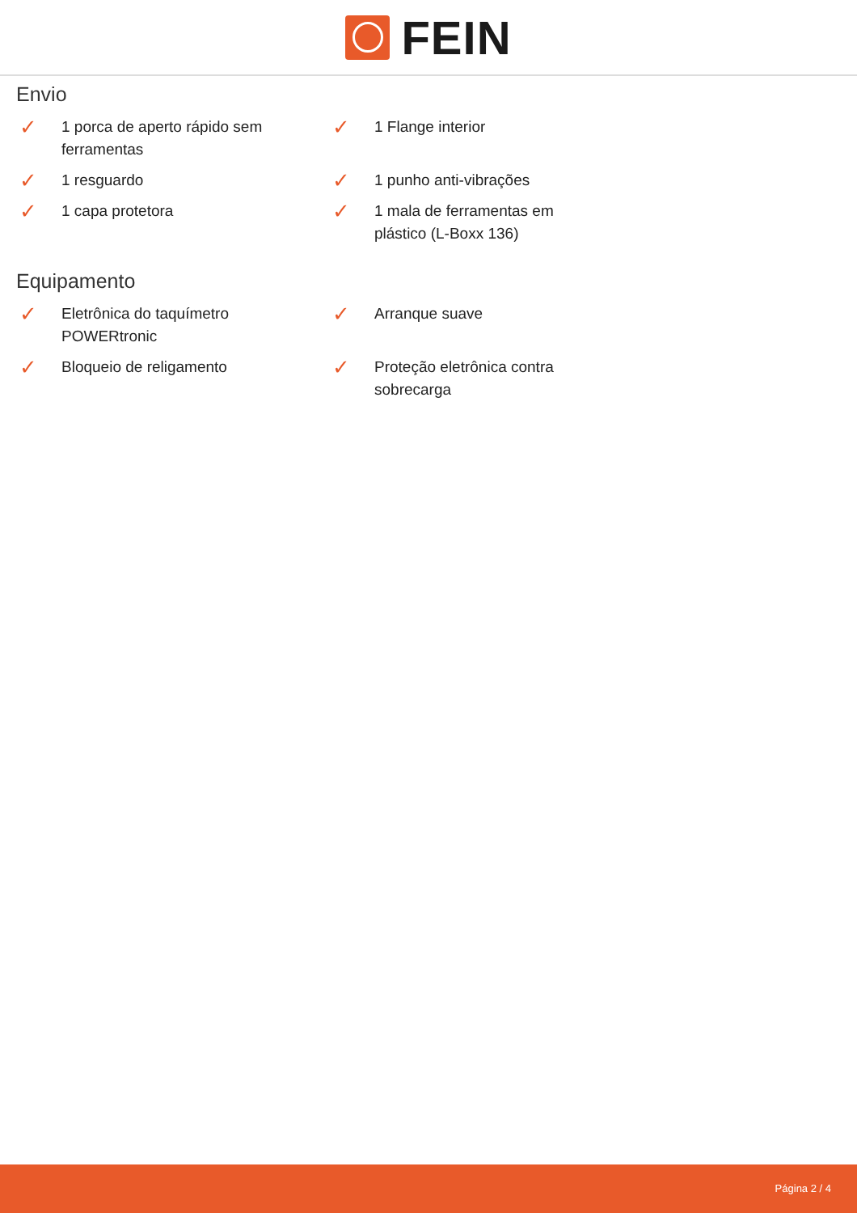FEIN
Envio
✓
1 porca de aperto rápido sem ferramentas
✓
1 Flange interior
✓
1 resguardo
✓
1 punho anti-vibrações
✓
1 capa protetora
✓
1 mala de ferramentas em plástico (L-Boxx 136)
Equipamento
✓
Eletrônica do taquímetro POWERtronic
✓
Arranque suave
✓
Bloqueio de religamento
✓
Proteção eletrônica contra sobrecarga
Página 2 / 4